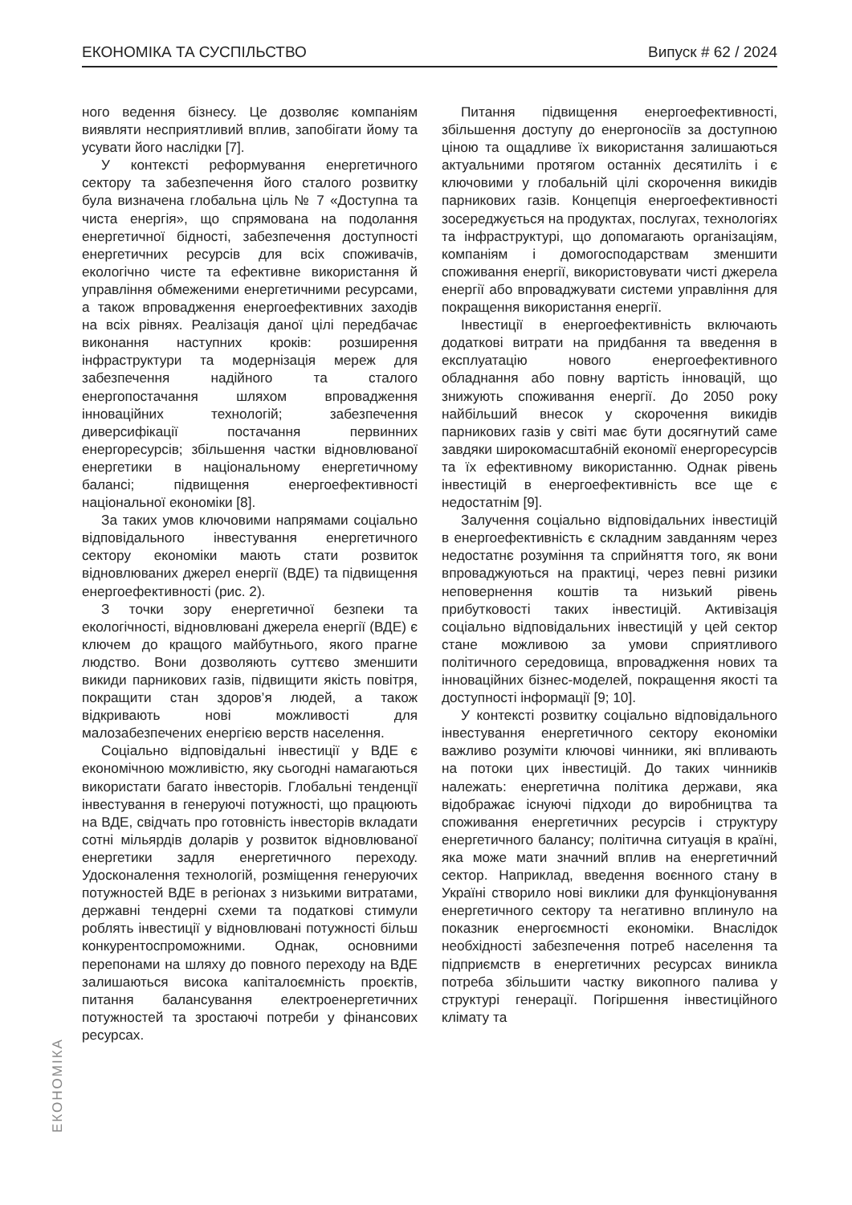ЕКОНОМІКА ТА СУСПІЛЬСТВО Випуск # 62 / 2024
ного ведення бізнесу. Це дозволяє компаніям виявляти несприятливий вплив, запобігати йому та усувати його наслідки [7].
У контексті реформування енергетичного сектору та забезпечення його сталого розвитку була визначена глобальна ціль № 7 «Доступна та чиста енергія», що спрямована на подолання енергетичної бідності, забезпечення доступності енергетичних ресурсів для всіх споживачів, екологічно чисте та ефективне використання й управління обмеженими енергетичними ресурсами, а також впровадження енергоефективних заходів на всіх рівнях. Реалізація даної цілі передбачає виконання наступних кроків: розширення інфраструктури та модернізація мереж для забезпечення надійного та сталого енергопостачання шляхом впровадження інноваційних технологій; забезпечення диверсифікації постачання первинних енергоресурсів; збільшення частки відновлюваної енергетики в національному енергетичному балансі; підвищення енергоефективності національної економіки [8].
За таких умов ключовими напрямами соціально відповідального інвестування енергетичного сектору економіки мають стати розвиток відновлюваних джерел енергії (ВДЕ) та підвищення енергоефективності (рис. 2).
З точки зору енергетичної безпеки та екологічності, відновлювані джерела енергії (ВДЕ) є ключем до кращого майбутнього, якого прагне людство. Вони дозволяють суттєво зменшити викиди парникових газів, підвищити якість повітря, покращити стан здоров’я людей, а також відкривають нові можливості для малозабезпечених енергією верств населення.
Соціально відповідальні інвестиції у ВДЕ є економічною можливістю, яку сьогодні намагаються використати багато інвесторів. Глобальні тенденції інвестування в генеруючі потужності, що працюють на ВДЕ, свідчать про готовність інвесторів вкладати сотні мільярдів доларів у розвиток відновлюваної енергетики задля енергетичного переходу. Удосконалення технологій, розміщення генеруючих потужностей ВДЕ в регіонах з низькими витратами, державні тендерні схеми та податкові стимули роблять інвестиції у відновлювані потужності більш конкурентоспроможними. Однак, основними перепонами на шляху до повного переходу на ВДЕ залишаються висока капіталоємність проєктів, питання балансування електроенергетичних потужностей та зростаючі потреби у фінансових ресурсах.
Питання підвищення енергоефективності, збільшення доступу до енергоносіїв за доступною ціною та ощадливе їх використання залишаються актуальними протягом останніх десятиліть і є ключовими у глобальній цілі скорочення викидів парникових газів. Концепція енергоефективності зосереджується на продуктах, послугах, технологіях та інфраструктурі, що допомагають організаціям, компаніям і домогосподарствам зменшити споживання енергії, використовувати чисті джерела енергії або впроваджувати системи управління для покращення використання енергії.
Інвестиції в енергоефективність включають додаткові витрати на придбання та введення в експлуатацію нового енергоефективного обладнання або повну вартість інновацій, що знижують споживання енергії. До 2050 року найбільший внесок у скорочення викидів парникових газів у світі має бути досягнутий саме завдяки широкомасштабній економії енергоресурсів та їх ефективному використанню. Однак рівень інвестицій в енергоефективність все ще є недостатнім [9].
Залучення соціально відповідальних інвестицій в енергоефективність є складним завданням через недостатнє розуміння та сприйняття того, як вони впроваджуються на практиці, через певні ризики неповернення коштів та низький рівень прибутковості таких інвестицій. Активізація соціально відповідальних інвестицій у цей сектор стане можливою за умови сприятливого політичного середовища, впровадження нових та інноваційних бізнес-моделей, покращення якості та доступності інформації [9; 10].
У контексті розвитку соціально відповідального інвестування енергетичного сектору економіки важливо розуміти ключові чинники, які впливають на потоки цих інвестицій. До таких чинників належать: енергетична політика держави, яка відображає існуючі підходи до виробництва та споживання енергетичних ресурсів і структуру енергетичного балансу; політична ситуація в країні, яка може мати значний вплив на енергетичний сектор. Наприклад, введення воєнного стану в Україні створило нові виклики для функціонування енергетичного сектору та негативно вплинуло на показник енергоємності економіки. Внаслідок необхідності забезпечення потреб населення та підприємств в енергетичних ресурсах виникла потреба збільшити частку викопного палива у структурі генерації. Погіршення інвестиційного клімату та
ЕКОНОМІКА